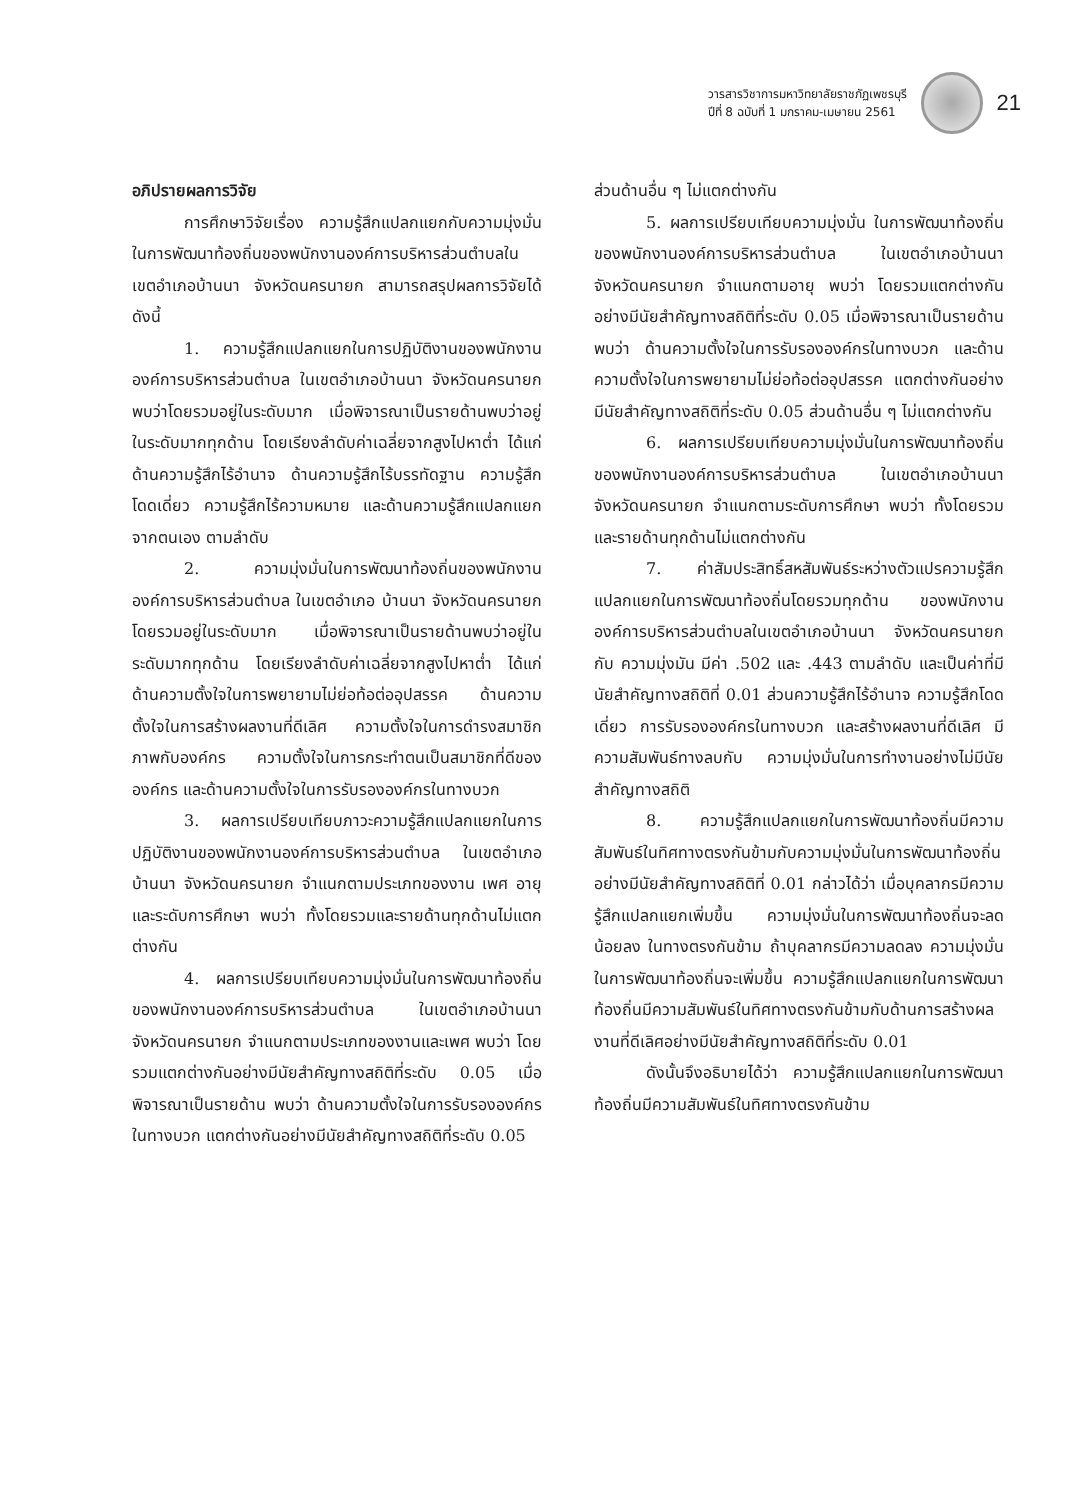วารสารวิชาการมหาวิทยาลัยราชภัฏเพชรบุรี
ปีที่ 8 ฉบับที่ 1 มกราคม-เมษายน 2561
21
อภิปรายผลการวิจัย
การศึกษาวิจัยเรื่อง ความรู้สึกแปลกแยกกับความมุ่งมั่นในการพัฒนาท้องถิ่นของพนักงานองค์การบริหารส่วนตำบลในเขตอำเภอบ้านนา จังหวัดนครนายก สามารถสรุปผลการวิจัยได้ดังนี้
1. ความรู้สึกแปลกแยกในการปฏิบัติงานของพนักงานองค์การบริหารส่วนตำบล ในเขตอำเภอบ้านนา จังหวัดนครนายก พบว่าโดยรวมอยู่ในระดับมาก เมื่อพิจารณาเป็นรายด้านพบว่าอยู่ในระดับมากทุกด้าน โดยเรียงลำดับค่าเฉลี่ยจากสูงไปหาต่ำ ได้แก่ ด้านความรู้สึกไร้อำนาจ ด้านความรู้สึกไร้บรรทัดฐาน ความรู้สึกโดดเดี่ยว ความรู้สึกไร้ความหมาย และด้านความรู้สึกแปลกแยกจากตนเอง ตามลำดับ
2. ความมุ่งมั่นในการพัฒนาท้องถิ่นของพนักงานองค์การบริหารส่วนตำบล ในเขตอำเภอ บ้านนา จังหวัดนครนายก โดยรวมอยู่ในระดับมาก เมื่อพิจารณาเป็นรายด้านพบว่าอยู่ในระดับมากทุกด้าน โดยเรียงลำดับค่าเฉลี่ยจากสูงไปหาต่ำ ได้แก่ ด้านความตั้งใจในการพยายามไม่ย่อท้อต่ออุปสรรค ด้านความตั้งใจในการสร้างผลงานที่ดีเลิศ ความตั้งใจในการดำรงสมาชิกภาพกับองค์กร ความตั้งใจในการกระทำตนเป็นสมาชิกที่ดีขององค์กร และด้านความตั้งใจในการรับรององค์กรในทางบวก
3. ผลการเปรียบเทียบภาวะความรู้สึกแปลกแยกในการปฏิบัติงานของพนักงานองค์การบริหารส่วนตำบล ในเขตอำเภอบ้านนา จังหวัดนครนายก จำแนกตามประเภทของงาน เพศ อายุ และระดับการศึกษา พบว่า ทั้งโดยรวมและรายด้านทุกด้านไม่แตกต่างกัน
4. ผลการเปรียบเทียบความมุ่งมั่นในการพัฒนาท้องถิ่นของพนักงานองค์การบริหารส่วนตำบล ในเขตอำเภอบ้านนา จังหวัดนครนายก จำแนกตามประเภทของงานและเพศ พบว่า โดยรวมแตกต่างกันอย่างมีนัยสำคัญทางสถิติที่ระดับ 0.05 เมื่อพิจารณาเป็นรายด้าน พบว่า ด้านความตั้งใจในการรับรององค์กรในทางบวก แตกต่างกันอย่างมีนัยสำคัญทางสถิติที่ระดับ 0.05
ส่วนด้านอื่น ๆ ไม่แตกต่างกัน
5. ผลการเปรียบเทียบความมุ่งมั่น ในการพัฒนาท้องถิ่นของพนักงานองค์การบริหารส่วนตำบล ในเขตอำเภอบ้านนา จังหวัดนครนายก จำแนกตามอายุ พบว่า โดยรวมแตกต่างกันอย่างมีนัยสำคัญทางสถิติที่ระดับ 0.05 เมื่อพิจารณาเป็นรายด้าน พบว่า ด้านความตั้งใจในการรับรององค์กรในทางบวก และด้านความตั้งใจในการพยายามไม่ย่อท้อต่ออุปสรรค แตกต่างกันอย่างมีนัยสำคัญทางสถิติที่ระดับ 0.05 ส่วนด้านอื่น ๆ ไม่แตกต่างกัน
6. ผลการเปรียบเทียบความมุ่งมั่นในการพัฒนาท้องถิ่นของพนักงานองค์การบริหารส่วนตำบล ในเขตอำเภอบ้านนา จังหวัดนครนายก จำแนกตามระดับการศึกษา พบว่า ทั้งโดยรวมและรายด้านทุกด้านไม่แตกต่างกัน
7. ค่าสัมประสิทธิ์สหสัมพันธ์ระหว่างตัวแปรความรู้สึกแปลกแยกในการพัฒนาท้องถิ่นโดยรวมทุกด้าน ของพนักงานองค์การบริหารส่วนตำบลในเขตอำเภอบ้านนา จังหวัดนครนายก กับ ความมุ่งมัน มีค่า .502 และ .443 ตามลำดับ และเป็นค่าที่มีนัยสำคัญทางสถิติที่ 0.01 ส่วนความรู้สึกไร้อำนาจ ความรู้สึกโดดเดี่ยว การรับรององค์กรในทางบวก และสร้างผลงานที่ดีเลิศ มีความสัมพันธ์ทางลบกับ ความมุ่งมั่นในการทำงานอย่างไม่มีนัยสำคัญทางสถิติ
8. ความรู้สึกแปลกแยกในการพัฒนาท้องถิ่นมีความสัมพันธ์ในทิศทางตรงกันข้ามกับความมุ่งมั่นในการพัฒนาท้องถิ่นอย่างมีนัยสำคัญทางสถิติที่ 0.01 กล่าวได้ว่า เมื่อบุคลากรมีความรู้สึกแปลกแยกเพิ่มขึ้น ความมุ่งมั่นในการพัฒนาท้องถิ่นจะลดน้อยลง ในทางตรงกันข้าม ถ้าบุคลากรมีความลดลง ความมุ่งมั่นในการพัฒนาท้องถิ่นจะเพิ่มขึ้น ความรู้สึกแปลกแยกในการพัฒนาท้องถิ่นมีความสัมพันธ์ในทิศทางตรงกันข้ามกับด้านการสร้างผลงานที่ดีเลิศอย่างมีนัยสำคัญทางสถิติที่ระดับ 0.01
ดังนั้นจึงอธิบายได้ว่า ความรู้สึกแปลกแยกในการพัฒนาท้องถิ่นมีความสัมพันธ์ในทิศทางตรงกันข้าม